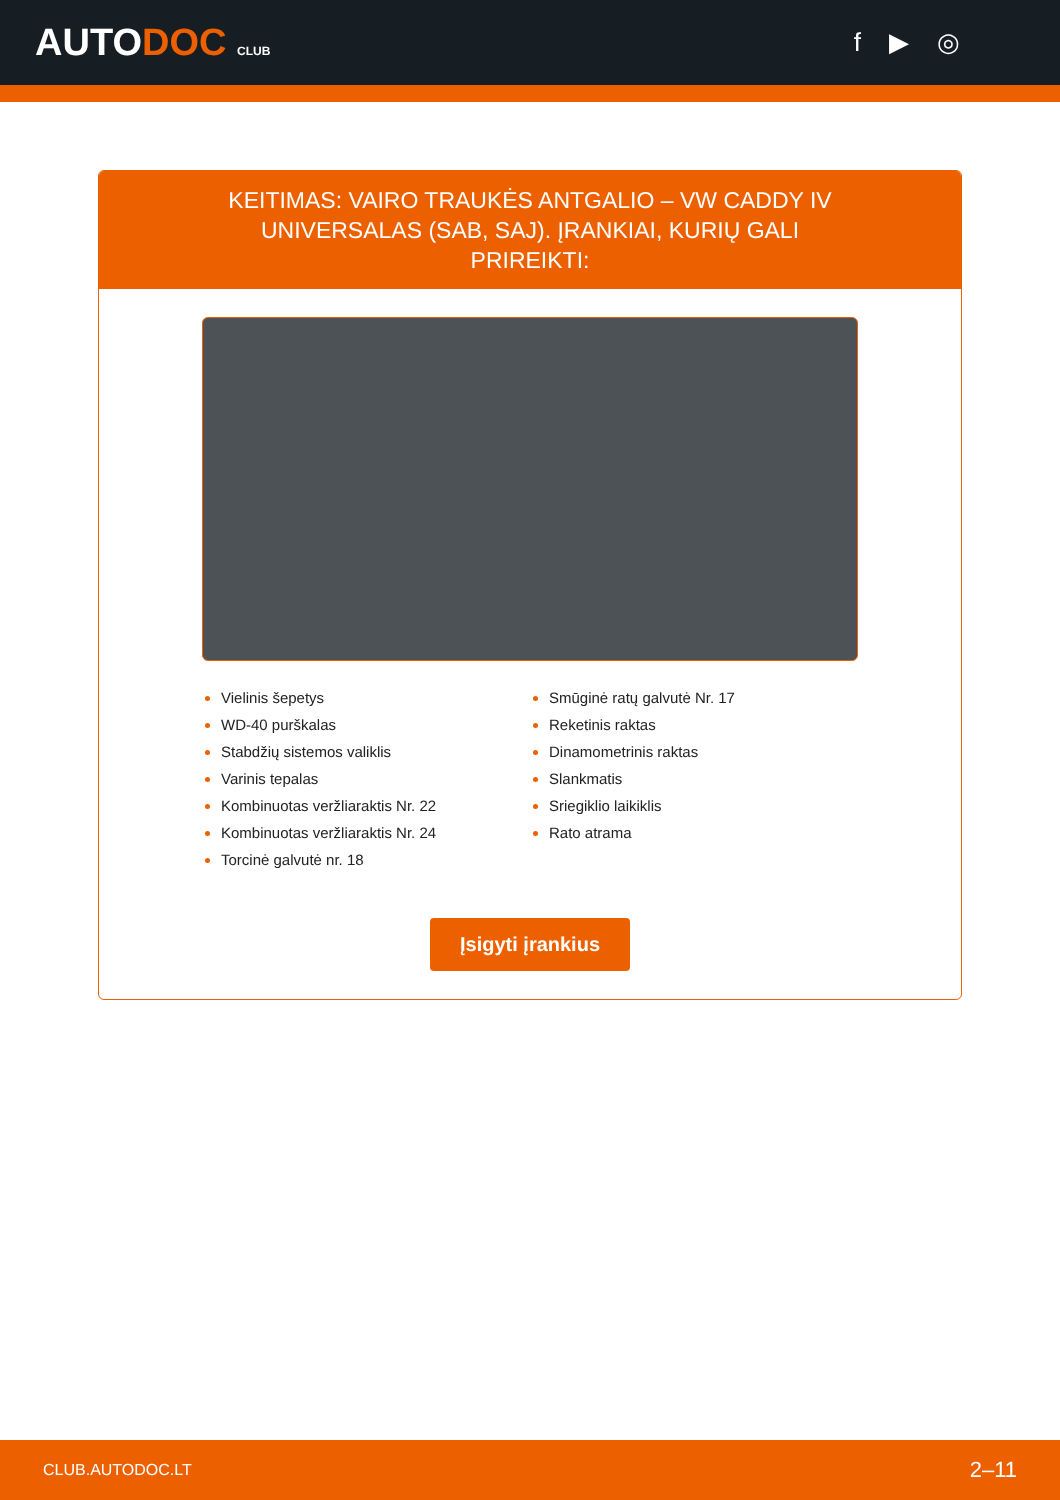AUTODOC CLUB
f ▶ ◎
KEITIMAS: VAIRO TRAUKĖS ANTGALIO – VW CADDY IV UNIVERSALAS (SAB, SAJ). ĮRANKIAI, KURIŲ GALI PRIREIKTI:
Vielinis šepetys
WD-40 purškalas
Stabdžių sistemos valiklis
Varinis tepalas
Kombinuotas veržliaraktis Nr. 22
Kombinuotas veržliaraktis Nr. 24
Torcinė galvutė nr. 18
Smūginė ratų galvutė Nr. 17
Reketinis raktas
Dinamometrinis raktas
Slankmatis
Sriegiklio laikiklis
Rato atrama
Įsigyti įrankius
CLUB.AUTODOC.LT 2–11